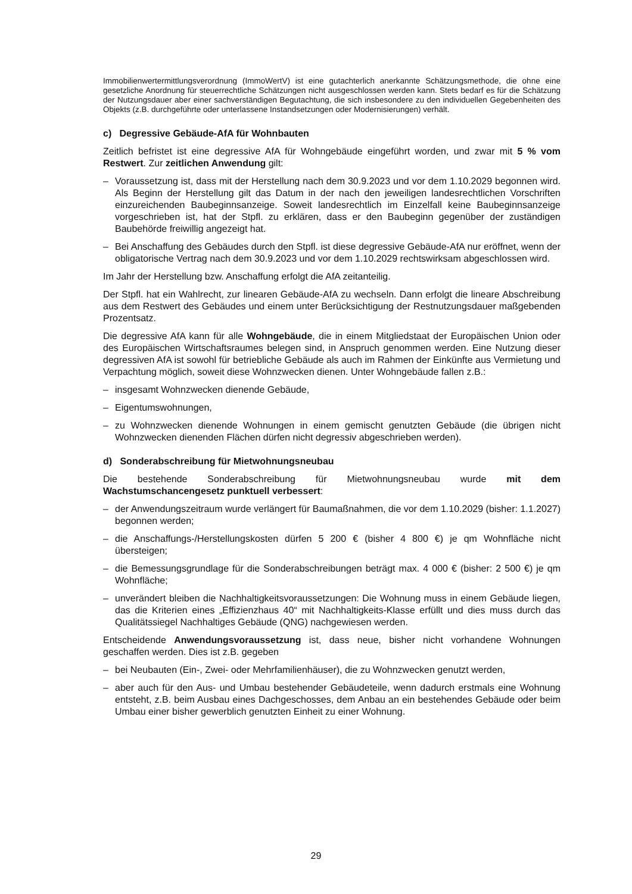Immobilienwertermittlungsverordnung (ImmoWertV) ist eine gutachterlich anerkannte Schätzungsmethode, die ohne eine gesetzliche Anordnung für steuerrechtliche Schätzungen nicht ausgeschlossen werden kann. Stets bedarf es für die Schätzung der Nutzungsdauer aber einer sachverständigen Begutachtung, die sich insbesondere zu den individuellen Gegebenheiten des Objekts (z.B. durchgeführte oder unterlassene Instandsetzungen oder Modernisierungen) verhält.
c) Degressive Gebäude-AfA für Wohnbauten
Zeitlich befristet ist eine degressive AfA für Wohngebäude eingeführt worden, und zwar mit 5 % vom Restwert. Zur zeitlichen Anwendung gilt:
– Voraussetzung ist, dass mit der Herstellung nach dem 30.9.2023 und vor dem 1.10.2029 begonnen wird. Als Beginn der Herstellung gilt das Datum in der nach den jeweiligen landesrechtlichen Vorschriften einzureichenden Baubeginnsanzeige. Soweit landesrechtlich im Einzelfall keine Baubeginnsanzeige vorgeschrieben ist, hat der Stpfl. zu erklären, dass er den Baubeginn gegenüber der zuständigen Baubehörde freiwillig angezeigt hat.
– Bei Anschaffung des Gebäudes durch den Stpfl. ist diese degressive Gebäude-AfA nur eröffnet, wenn der obligatorische Vertrag nach dem 30.9.2023 und vor dem 1.10.2029 rechtswirksam abgeschlossen wird.
Im Jahr der Herstellung bzw. Anschaffung erfolgt die AfA zeitanteilig.
Der Stpfl. hat ein Wahlrecht, zur linearen Gebäude-AfA zu wechseln. Dann erfolgt die lineare Abschreibung aus dem Restwert des Gebäudes und einem unter Berücksichtigung der Restnutzungsdauer maßgebenden Prozentsatz.
Die degressive AfA kann für alle Wohngebäude, die in einem Mitgliedstaat der Europäischen Union oder des Europäischen Wirtschaftsraumes belegen sind, in Anspruch genommen werden. Eine Nutzung dieser degressiven AfA ist sowohl für betriebliche Gebäude als auch im Rahmen der Einkünfte aus Vermietung und Verpachtung möglich, soweit diese Wohnzwecken dienen. Unter Wohngebäude fallen z.B.:
– insgesamt Wohnzwecken dienende Gebäude,
– Eigentumswohnungen,
– zu Wohnzwecken dienende Wohnungen in einem gemischt genutzten Gebäude (die übrigen nicht Wohnzwecken dienenden Flächen dürfen nicht degressiv abgeschrieben werden).
d) Sonderabschreibung für Mietwohnungsneubau
Die bestehende Sonderabschreibung für Mietwohnungsneubau wurde mit dem Wachstumschancengesetz punktuell verbessert:
– der Anwendungszeitraum wurde verlängert für Baumaßnahmen, die vor dem 1.10.2029 (bisher: 1.1.2027) begonnen werden;
– die Anschaffungs-/Herstellungskosten dürfen 5 200 € (bisher 4 800 €) je qm Wohnfläche nicht übersteigen;
– die Bemessungsgrundlage für die Sonderabschreibungen beträgt max. 4 000 € (bisher: 2 500 €) je qm Wohnfläche;
– unverändert bleiben die Nachhaltigkeitsvoraussetzungen: Die Wohnung muss in einem Gebäude liegen, das die Kriterien eines „Effizienzhaus 40“ mit Nachhaltigkeits-Klasse erfüllt und dies muss durch das Qualitätssiegel Nachhaltiges Gebäude (QNG) nachgewiesen werden.
Entscheidende Anwendungsvoraussetzung ist, dass neue, bisher nicht vorhandene Wohnungen geschaffen werden. Dies ist z.B. gegeben
– bei Neubauten (Ein-, Zwei- oder Mehrfamilienhäuser), die zu Wohnzwecken genutzt werden,
– aber auch für den Aus- und Umbau bestehender Gebäudeteile, wenn dadurch erstmals eine Wohnung entsteht, z.B. beim Ausbau eines Dachgeschosses, dem Anbau an ein bestehendes Gebäude oder beim Umbau einer bisher gewerblich genutzten Einheit zu einer Wohnung.
29